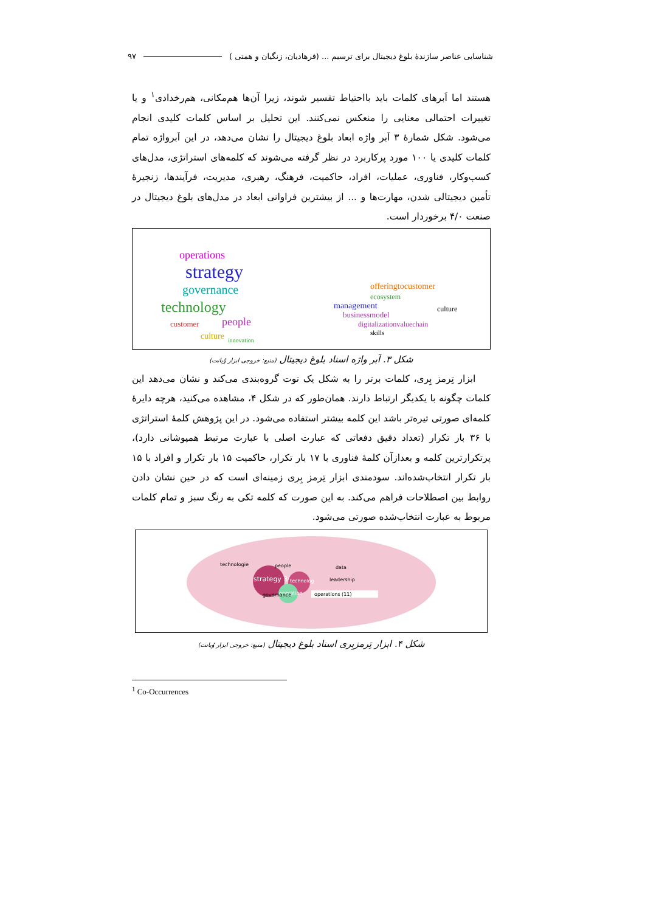شناسایی عناصر سازندۀ بلوغ دیجیتال برای ترسیم ... (فرهادیان، زنگیان و همتی ) ۹۷
هستند اما اَبرهای کلمات باید بااحتیاط تفسیر شوند، زیرا آن‌ها هم‌مکانی، هم‌رخدادی<sup>۱</sup> و یا تغییرات احتمالی معنایی را منعکس نمی‌کنند. این تحلیل بر اساس کلمات کلیدی انجام می‌شود. شکل شمارۀ ۳ اَبر واژه ابعاد بلوغ دیجیتال را نشان می‌دهد، در این اَبرواژه تمام کلمات کلیدی یا ۱۰۰ مورد پرکاربرد در نظر گرفته می‌شوند که کلمه‌های استراتژی، مدل‌های کسب‌وکار، فناوری، عملیات، افراد، حاکمیت، فرهنگ، رهبری، مدیریت، فرآیندها، زنجیرۀ تأمین دیجیتالی شدن، مهارت‌ها و ... از بیشترین فراوانی ابعاد در مدل‌های بلوغ دیجیتال در صنعت ۴/۰ برخوردار است.
operations
strategy
governance
technology
people
customer
culture
innovation
offeringtocustomer
ecosystem
management
businessmodel
digitalizationvaluechain
skills
culture
شکل ۳. اَبر واژه اسناد بلوغ دیجیتال (منبع: خروجی ابزار وُیانت)
ابزار تِرمز بِری، کلمات برتر را به شکل یک توت گروه‌بندی می‌کند و نشان می‌دهد این کلمات چگونه با یکدیگر ارتباط دارند. همان‌طور که در شکل ۴، مشاهده می‌کنید، هرچه دایرۀ کلمه‌ای صورتی تیره‌تر باشد این کلمه بیشتر استفاده می‌شود. در این پژوهش کلمۀ استراتژی با ۳۶ بار تکرار (تعداد دقیق دفعاتی که عبارت اصلی با عبارت مرتبط همپوشانی دارد)، پرتکرارترین کلمه و بعدازآن کلمۀ فناوری با ۱۷ بار تکرار، حاکمیت ۱۵ بار تکرار و افراد با ۱۵ بار تکرار انتخاب‌شده‌اند. سودمندی ابزار تِرمز بِری زمینه‌ای است که در حین نشان دادن روابط بین اصطلاحات فراهم می‌کند. به این صورت که کلمه تکی به رنگ سبز و تمام کلمات مربوط به عبارت انتخاب‌شده صورتی می‌شود.
strategy 36
technolog
operation
operations (11)
people
technologie
governance
data
leadership
شکل ۴. ابزار تِرمزبِری اسناد بلوغ دیجیتال (منبع: خروجی ابزار وُیانت)
<sup>1</sup> Co-Occurrences